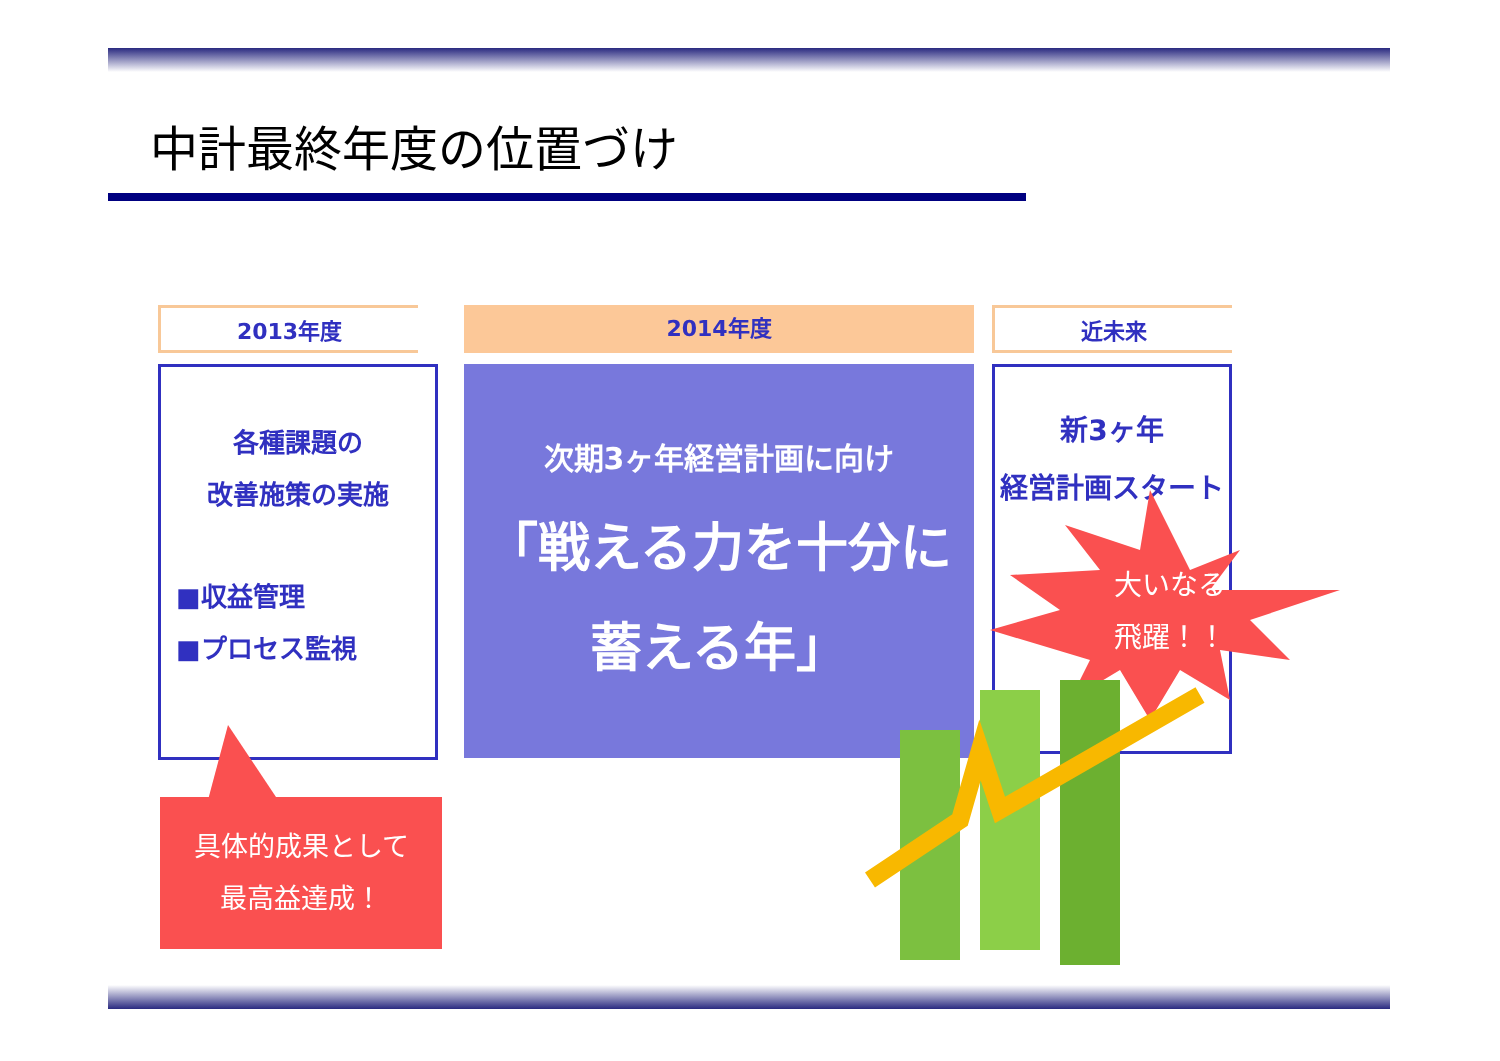中計最終年度の位置づけ
2013年度 2014年度 近未来
各種課題の
改善施策の実施
■収益管理
■プロセス監視
次期3ヶ年経営計画に向け
「戦える力を十分に
蓄える年」
新3ヶ年
経営計画スタート
大いなる
飛躍！！
具体的成果として
最高益達成！